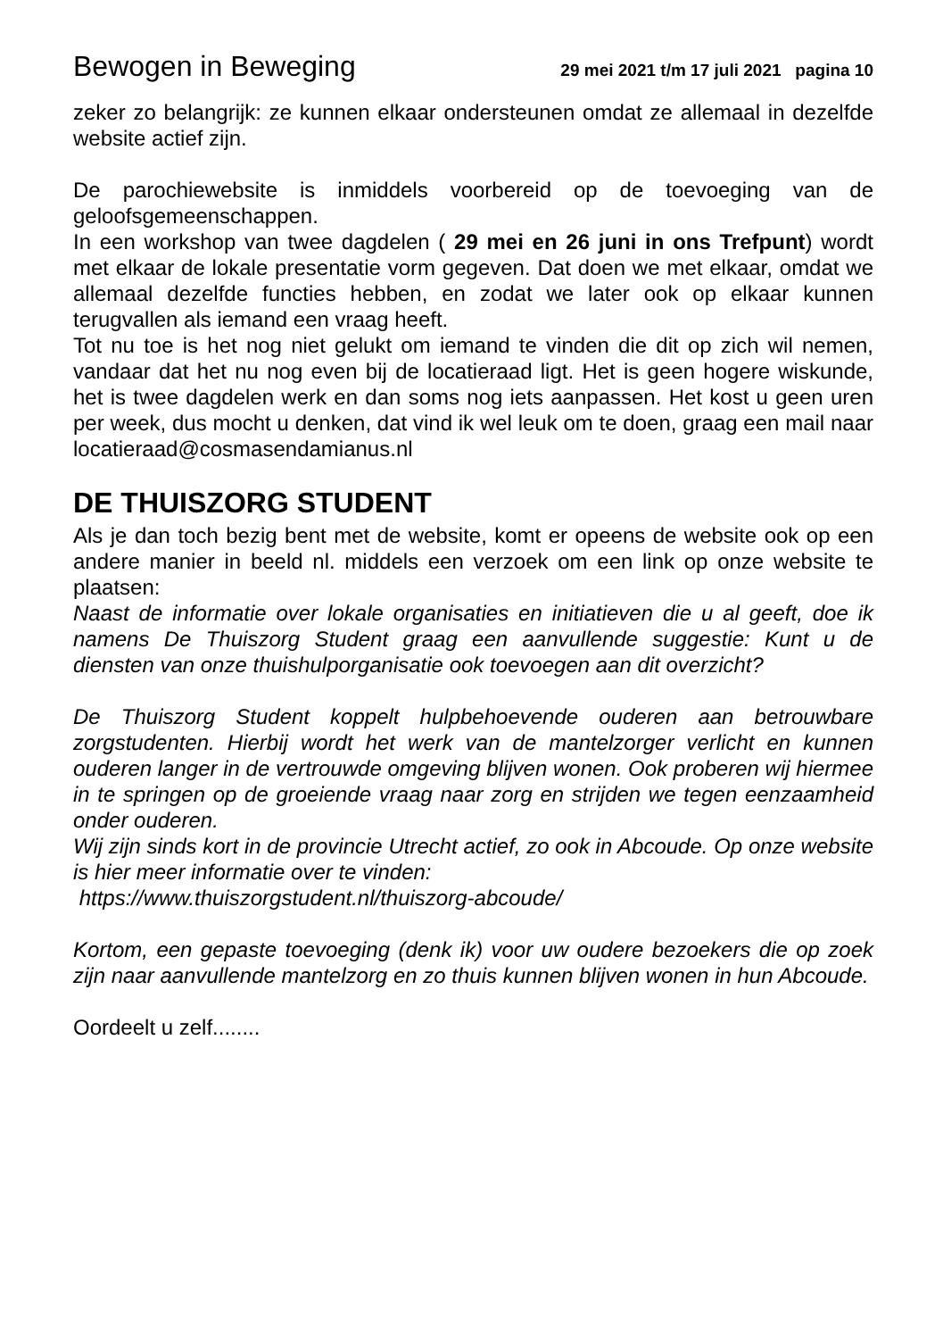Bewogen in Beweging 29 mei 2021 t/m 17 juli 2021 pagina 10
zeker zo belangrijk: ze kunnen elkaar ondersteunen omdat ze allemaal in dezelfde website actief zijn.
De parochiewebsite is inmiddels voorbereid op de toevoeging van de geloofsgemeenschappen.
In een workshop van twee dagdelen ( 29 mei en 26 juni in ons Trefpunt) wordt met elkaar de lokale presentatie vorm gegeven. Dat doen we met elkaar, omdat we allemaal dezelfde functies hebben, en zodat we later ook op elkaar kunnen terugvallen als iemand een vraag heeft.
Tot nu toe is het nog niet gelukt om iemand te vinden die dit op zich wil nemen, vandaar dat het nu nog even bij de locatieraad ligt. Het is geen hogere wiskunde, het is twee dagdelen werk en dan soms nog iets aanpassen. Het kost u geen uren per week, dus mocht u denken, dat vind ik wel leuk om te doen, graag een mail naar locatieraad@cosmasendamianus.nl
DE THUISZORG STUDENT
Als je dan toch bezig bent met de website, komt er opeens de website ook op een andere manier in beeld nl. middels een verzoek om een link op onze website te plaatsen:
Naast de informatie over lokale organisaties en initiatieven die u al geeft, doe ik namens De Thuiszorg Student graag een aanvullende suggestie: Kunt u de diensten van onze thuishulporganisatie ook toevoegen aan dit overzicht?
De Thuiszorg Student koppelt hulpbehoevende ouderen aan betrouwbare zorgstudenten. Hierbij wordt het werk van de mantelzorger verlicht en kunnen ouderen langer in de vertrouwde omgeving blijven wonen. Ook proberen wij hiermee in te springen op de groeiende vraag naar zorg en strijden we tegen eenzaamheid onder ouderen.
Wij zijn sinds kort in de provincie Utrecht actief, zo ook in Abcoude. Op onze website is hier meer informatie over te vinden:
https://www.thuiszorgstudent.nl/thuiszorg-abcoude/
Kortom, een gepaste toevoeging (denk ik) voor uw oudere bezoekers die op zoek zijn naar aanvullende mantelzorg en zo thuis kunnen blijven wonen in hun Abcoude.
Oordeelt u zelf........